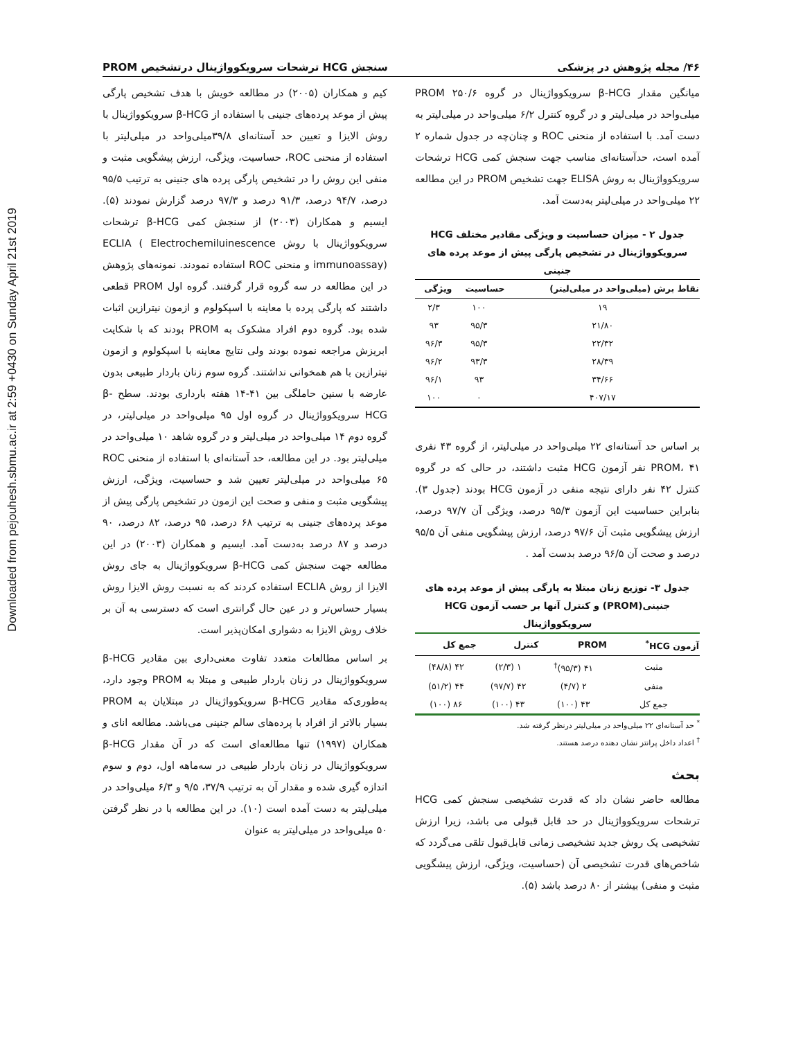Downloaded from pejouhesh.sbmu.ac.ir at 2:59 +0430 on Sunday April 21st 2019
۴۶/ مجله پژوهش در پزشکی سنجش HCG ترشحات سرویکوواژینال درتشخیص PROM
میانگین مقدار β-HCG سرویکوواژینال در گروه PROM ۲۵۰/۶ میلی‌واحد در میلی‌لیتر و در گروه کنترل ۶/۲ میلی‌واحد در میلی‌لیتر به دست آمد. با استفاده از منحنی ROC و چنان‌چه در جدول شماره ۲ آمده است، حدآستانه‌ای مناسب جهت سنجش کمی HCG ترشحات سرویکوواژینال به روش ELISA جهت تشخیص PROM در این مطالعه ۲۲ میلی‌واحد در میلی‌لیتر به‌دست آمد.
جدول ۲ - میزان حساسیت و ویژگی مقادیر مختلف HCG سرویکوواژینال در تشخیص پارگی پیش از موعد پرده های جنینی
| نقاط برش (میلی‌واحد در میلی‌لیتر) | حساسیت | ویژگی |
| --- | --- | --- |
| ۱۹ | ۱۰۰ | ۲/۳ |
| ۲۱/۸۰ | ۹۵/۳ | ۹۳ |
| ۲۲/۳۲ | ۹۵/۳ | ۹۶/۳ |
| ۲۸/۳۹ | ۹۳/۳ | ۹۶/۲ |
| ۳۴/۶۶ | ۹۳ | ۹۶/۱ |
| ۴۰۷/۱۷ | ۰ | ۱۰۰ |
بر اساس حد آستانه‌ای ۲۲ میلی‌واحد در میلی‌لیتر، از گروه ۴۳ نفری PROM، ۴۱ نفر آزمون HCG مثبت داشتند، در حالی که در گروه کنترل ۴۲ نفر دارای نتیجه منفی در آزمون HCG بودند (جدول ۳). بنابراین حساسیت این آزمون ۹۵/۳ درصد، ویژگی آن ۹۷/۷ درصد، ارزش پیشگویی مثبت آن ۹۷/۶ درصد، ارزش پیشگویی منفی آن ۹۵/۵ درصد و صحت آن ۹۶/۵ درصد بدست آمد .
جدول ۳- توزیع زنان مبتلا به پارگی پیش از موعد پرده های جنینی(PROM) و کنترل آنها بر حسب آزمون HCG سرویکوواژینال
| آزمون HCG<sup>*</sup> | PROM | کنترل | جمع کل |
| --- | --- | --- | --- |
| مثبت | ۴۱ (۹۵/۳)<sup>†</sup> | ۱ (۲/۳) | ۴۲ (۴۸/۸) |
| منفی | ۲ (۴/۷) | ۴۲ (۹۷/۷) | ۴۴ (۵۱/۲) |
| جمع کل | ۴۳ (۱۰۰) | ۴۳ (۱۰۰) | ۸۶ (۱۰۰) |
<sup>*</sup> حد آستانه‌ای ۲۲ میلی‌واحد در میلی‌لیتر درنظر گرفته شد.
<sup>†</sup> اعداد داخل پرانتز نشان دهنده درصد هستند.
بحث
مطالعه حاضر نشان داد که قدرت تشخیصی سنجش کمی HCG ترشحات سرویکوواژینال در حد قابل قبولی می باشد، زیرا ارزش تشخیصی یک روش جدید تشخیصی زمانی قابل‌قبول تلقی می‌گردد که شاخص‌های قدرت تشخیصی آن (حساسیت، ویژگی، ارزش پیشگویی مثبت و منفی) بیشتر از ۸۰ درصد باشد (۵).
کیم و همکاران (۲۰۰۵) در مطالعه خویش با هدف تشخیص پارگی پیش از موعد پرده‌های جنینی با استفاده از β-HCG سرویکوواژینال با روش الایزا و تعیین حد آستانه‌ای ۳۹/۸میلی‌واحد در میلی‌لیتر با استفاده از منحنی ROC، حساسیت، ویژگی، ارزش پیشگویی مثبت و منفی این روش را در تشخیص پارگی پرده های جنینی به ترتیب ۹۵/۵ درصد، ۹۴/۷ درصد، ۹۱/۳ درصد و ۹۷/۳ درصد گزارش نمودند (۵). ایسیم و همکاران (۲۰۰۳) از سنجش کمی β-HCG ترشحات سرویکوواژینال با روش ECLIA ( Electrochemiluinescence immunoassay) و منحنی ROC استفاده نمودند. نمونه‌های پژوهش در این مطالعه در سه گروه قرار گرفتند. گروه اول PROM قطعی داشتند که پارگی پرده با معاینه با اسپکولوم و ازمون نیترازین اثبات شده بود. گروه دوم افراد مشکوک به PROM بودند که با شکایت ابریزش مراجعه نموده بودند ولی نتایج معاینه با اسپکولوم و ازمون نیترازین با هم همخوانی نداشتند. گروه سوم زنان باردار طبیعی بدون عارضه با سنین حاملگی بین ۴۱-۱۴ هفته بارداری بودند. سطح β-HCG سرویکوواژینال در گروه اول ۹۵ میلی‌واحد در میلی‌لیتر، در گروه دوم ۱۴ میلی‌واحد در میلی‌لیتر و در گروه شاهد ۱۰ میلی‌واحد در میلی‌لیتر بود. در این مطالعه، حد آستانه‌ای با استفاده از منحنی ROC ۶۵ میلی‌واحد در میلی‌لیتر تعیین شد و حساسیت، ویژگی، ارزش پیشگویی مثبت و منفی و صحت این ازمون در تشخیص پارگی پیش از موعد پرده‌های جنینی به ترتیب ۶۸ درصد، ۹۵ درصد، ۸۲ درصد، ۹۰ درصد و ۸۷ درصد به‌دست آمد. ایسیم و همکاران (۲۰۰۳) در این مطالعه جهت سنجش کمی β-HCG سرویکوواژینال به جای روش الایزا از روش ECLIA استفاده کردند که به نسبت روش الایزا روش بسیار حساس‌تر و در عین حال گرانتری است که دسترسی به آن بر خلاف روش الایزا به دشواری امکان‌پذیر است.
بر اساس مطالعات متعدد تفاوت معنی‌داری بین مقادیر β-HCG سرویکوواژینال در زنان باردار طبیعی و مبتلا به PROM وجود دارد، به‌طوری‌که مقادیر β-HCG سرویکوواژینال در مبتلایان به PROM بسیار بالاتر از افراد با پرده‌های سالم جنینی می‌باشد. مطالعه انای و همکاران (۱۹۹۷) تنها مطالعه‌ای است که در آن مقدار β-HCG سرویکوواژینال در زنان باردار طبیعی در سه‌ماهه اول، دوم و سوم اندازه گیری شده و مقدار آن به ترتیب ۳۷/۹، ۹/۵ و ۶/۳ میلی‌واحد در میلی‌لیتر به دست آمده است (۱۰). در این مطالعه با در نظر گرفتن ۵۰ میلی‌واحد در میلی‌لیتر به عنوان